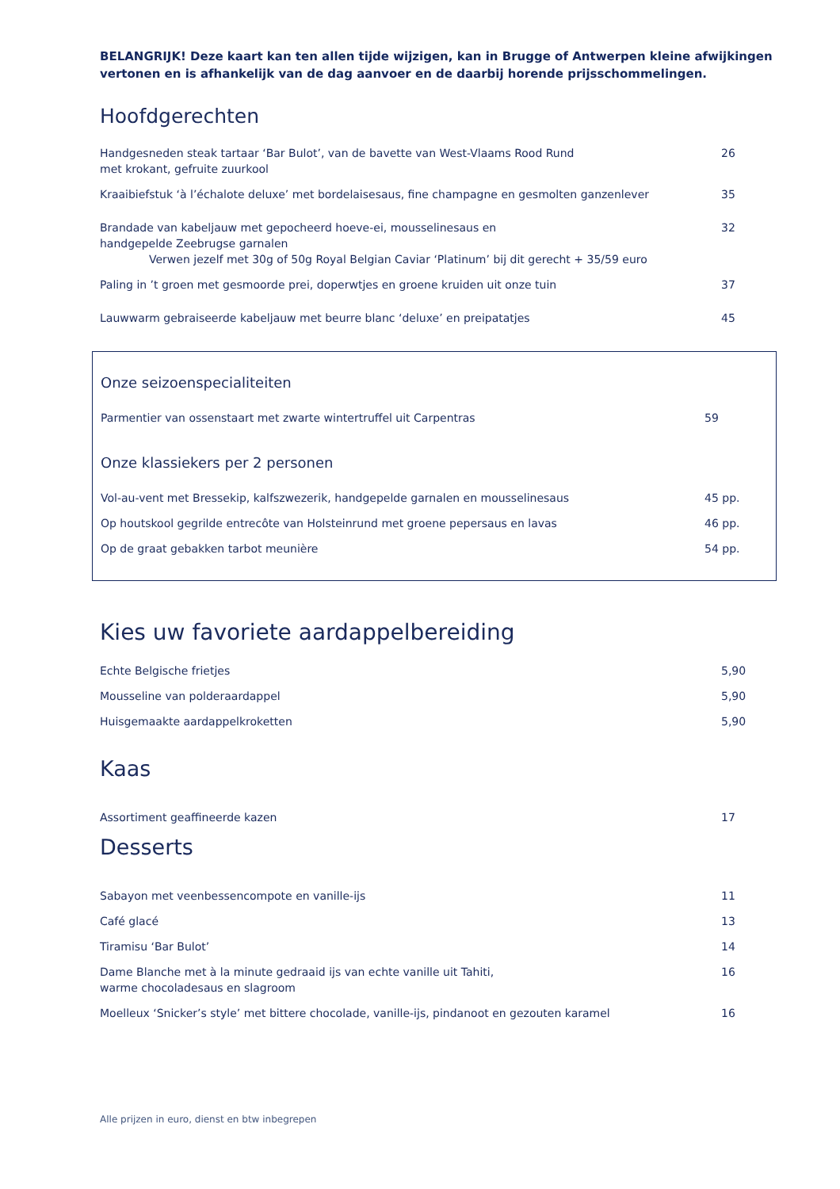BELANGRIJK! Deze kaart kan ten allen tijde wijzigen, kan in Brugge of Antwerpen kleine afwijkingen vertonen en is afhankelijk van de dag aanvoer en de daarbij horende prijsschommelingen.
Hoofdgerechten
| Handgesneden steak tartaar ‘Bar Bulot’, van de bavette van West-Vlaams Rood Rund met krokant, gefruite zuurkool | 26 |
| Kraaibiefstuk ‘à l’échalote deluxe’ met bordelaisesaus, fine champagne en gesmolten ganzenlever | 35 |
| Brandade van kabeljauw met gepocheerd hoeve-ei, mousselinesaus en handgepelde Zeebrugse garnalen Verwen jezelf met 30g of 50g Royal Belgian Caviar ‘Platinum’ bij dit gerecht + 35/59 euro | 32 |
| Paling in ’t groen met gesmoorde prei, doperwtjes en groene kruiden uit onze tuin | 37 |
| Lauwwarm gebraiseerde kabeljauw met beurre blanc ‘deluxe’ en preipatatjes | 45 |
Onze seizoenspecialiteiten
| Parmentier van ossenstaart met zwarte wintertruffel uit Carpentras | 59 |
Onze klassiekers per 2 personen
| Vol-au-vent met Bressekip, kalfszwezerik, handgepelde garnalen en mousselinesaus | 45 pp. |
| Op houtskool gegrilde entrecôte van Holsteinrund met groene pepersaus en lavas | 46 pp. |
| Op de graat gebakken tarbot meunière | 54 pp. |
Kies uw favoriete aardappelbereiding
| Echte Belgische frietjes | 5,90 |
| Mousseline van polderaardappel | 5,90 |
| Huisgemaakte aardappelkroketten | 5,90 |
Kaas
| Assortiment geaffineerde kazen | 17 |
Desserts
| Sabayon met veenbessencompote en vanille-ijs | 11 |
| Café glacé | 13 |
| Tiramisu ‘Bar Bulot’ | 14 |
| Dame Blanche met à la minute gedraaid ijs van echte vanille uit Tahiti, warme chocoladesaus en slagroom | 16 |
| Moelleux ‘Snicker’s style’ met bittere chocolade, vanille-ijs, pindanoot en gezouten karamel | 16 |
Alle prijzen in euro, dienst en btw inbegrepen